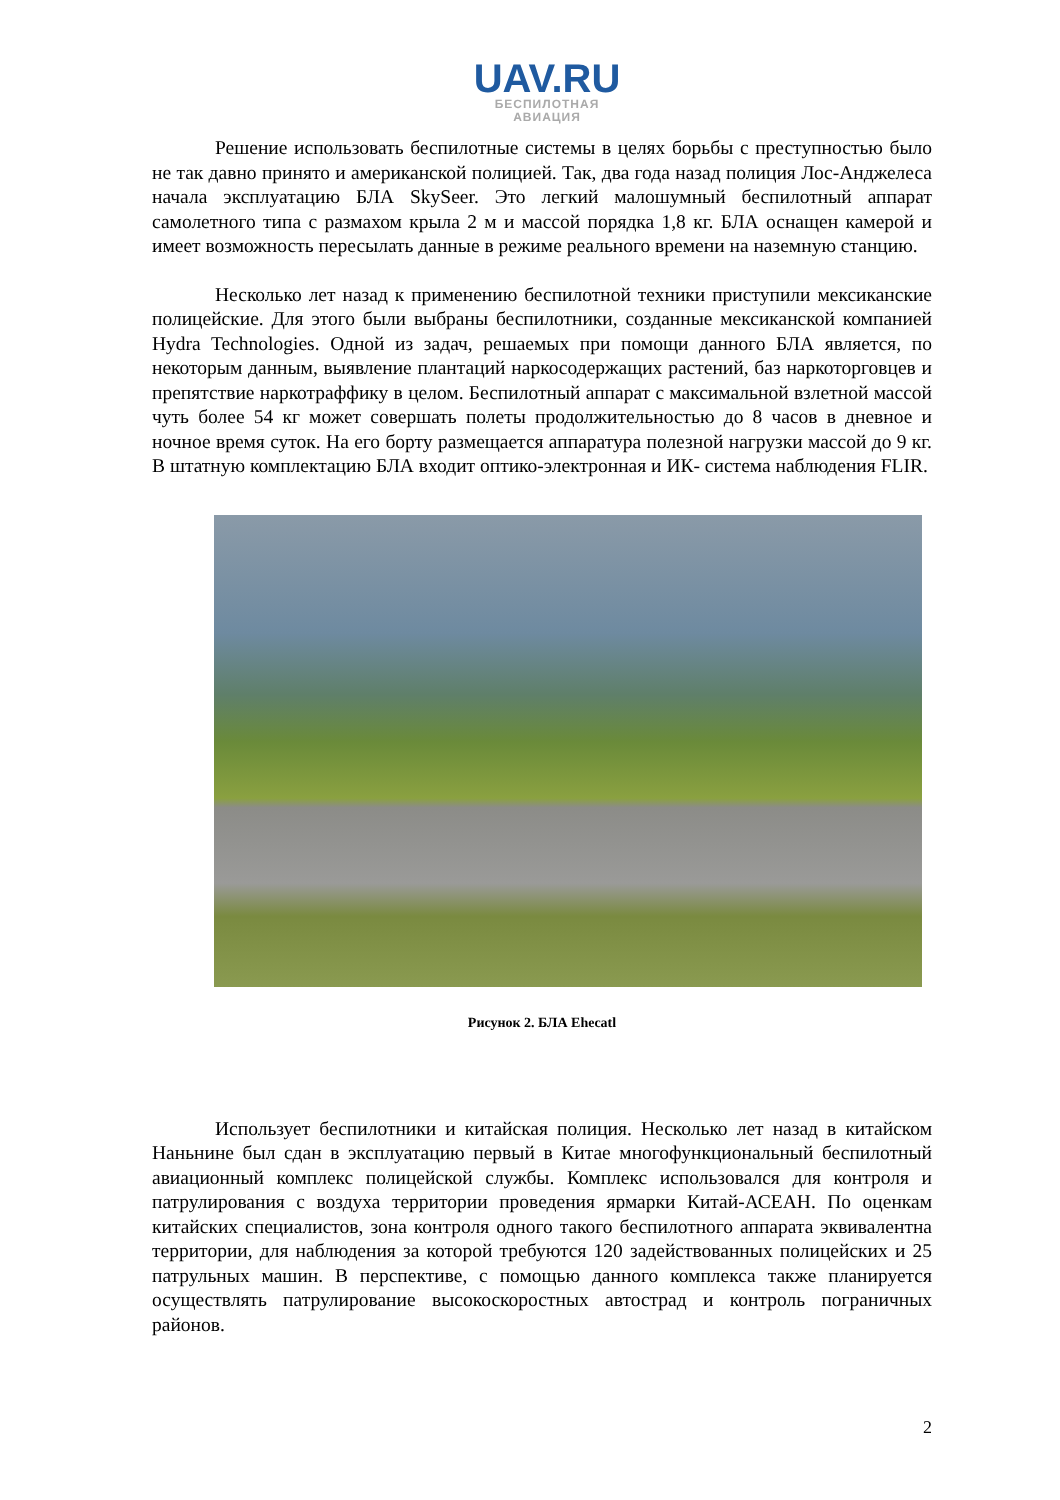UAV.RU
БЕСПИЛОТНАЯ
АВИАЦИЯ
Решение использовать беспилотные системы в целях борьбы с преступностью было не так давно принято и американской полицией. Так, два года назад полиция Лос-Анджелеса начала эксплуатацию БЛА SkySeer. Это легкий малошумный беспилотный аппарат самолетного типа с размахом крыла 2 м и массой порядка 1,8 кг. БЛА оснащен камерой и имеет возможность пересылать данные в режиме реального времени на наземную станцию.
Несколько лет назад к применению беспилотной техники приступили мексиканские полицейские. Для этого были выбраны беспилотники, созданные мексиканской компанией Hydra Technologies. Одной из задач, решаемых при помощи данного БЛА является, по некоторым данным, выявление плантаций наркосодержащих растений, баз наркоторговцев и препятствие наркотраффику в целом. Беспилотный аппарат с максимальной взлетной массой чуть более 54 кг может совершать полеты продолжительностью до 8 часов в дневное и ночное время суток. На его борту размещается аппаратура полезной нагрузки массой до 9 кг. В штатную комплектацию БЛА входит оптико-электронная и ИК- система наблюдения FLIR.
Рисунок 2. БЛА Ehecatl
Использует беспилотники и китайская полиция. Несколько лет назад в китайском Наньнине был сдан в эксплуатацию первый в Китае многофункциональный беспилотный авиационный комплекс полицейской службы. Комплекс использовался для контроля и патрулирования с воздуха территории проведения ярмарки Китай-АСЕАН. По оценкам китайских специалистов, зона контроля одного такого беспилотного аппарата эквивалентна территории, для наблюдения за которой требуются 120 задействованных полицейских и 25 патрульных машин. В перспективе, с помощью данного комплекса также планируется осуществлять патрулирование высокоскоростных автострад и контроль пограничных районов.
2